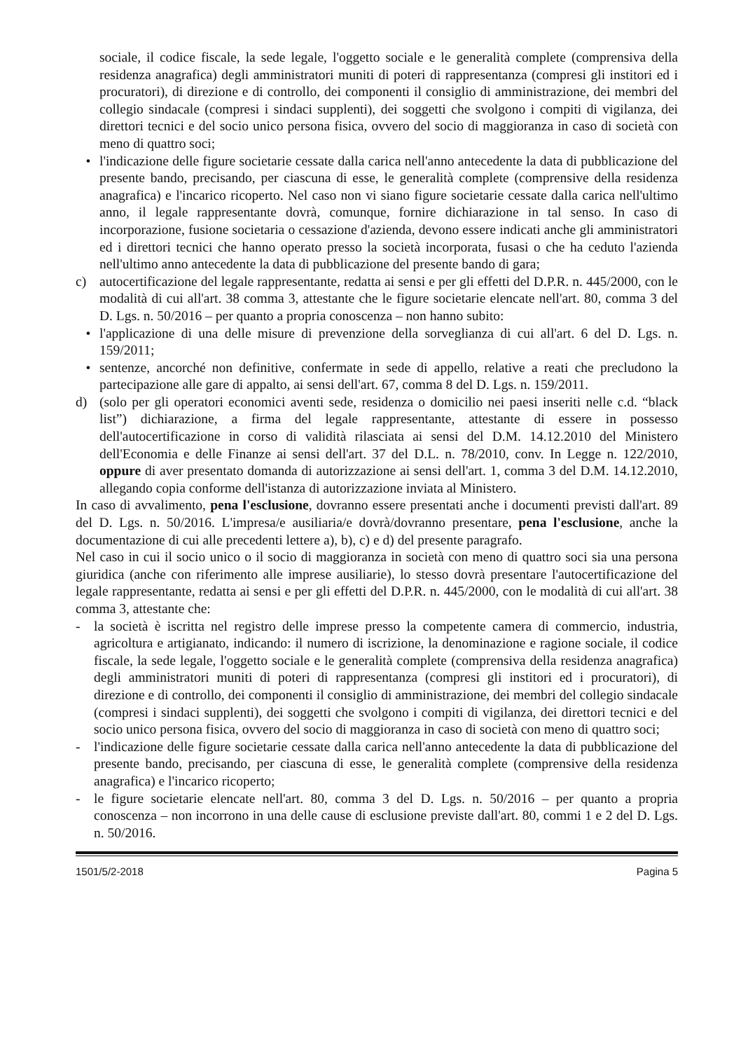sociale, il codice fiscale, la sede legale, l'oggetto sociale e le generalità complete (comprensiva della residenza anagrafica) degli amministratori muniti di poteri di rappresentanza (compresi gli institori ed i procuratori), di direzione e di controllo, dei componenti il consiglio di amministrazione, dei membri del collegio sindacale (compresi i sindaci supplenti), dei soggetti che svolgono i compiti di vigilanza, dei direttori tecnici e del socio unico persona fisica, ovvero del socio di maggioranza in caso di società con meno di quattro soci;
• l'indicazione delle figure societarie cessate dalla carica nell'anno antecedente la data di pubblicazione del presente bando, precisando, per ciascuna di esse, le generalità complete (comprensive della residenza anagrafica) e l'incarico ricoperto. Nel caso non vi siano figure societarie cessate dalla carica nell'ultimo anno, il legale rappresentante dovrà, comunque, fornire dichiarazione in tal senso. In caso di incorporazione, fusione societaria o cessazione d'azienda, devono essere indicati anche gli amministratori ed i direttori tecnici che hanno operato presso la società incorporata, fusasi o che ha ceduto l'azienda nell'ultimo anno antecedente la data di pubblicazione del presente bando di gara;
c) autocertificazione del legale rappresentante, redatta ai sensi e per gli effetti del D.P.R. n. 445/2000, con le modalità di cui all'art. 38 comma 3, attestante che le figure societarie elencate nell'art. 80, comma 3 del D. Lgs. n. 50/2016 – per quanto a propria conoscenza – non hanno subito:
• l'applicazione di una delle misure di prevenzione della sorveglianza di cui all'art. 6 del D. Lgs. n. 159/2011;
• sentenze, ancorché non definitive, confermate in sede di appello, relative a reati che precludono la partecipazione alle gare di appalto, ai sensi dell'art. 67, comma 8 del D. Lgs. n. 159/2011.
d) (solo per gli operatori economici aventi sede, residenza o domicilio nei paesi inseriti nelle c.d. “black list”) dichiarazione, a firma del legale rappresentante, attestante di essere in possesso dell'autocertificazione in corso di validità rilasciata ai sensi del D.M. 14.12.2010 del Ministero dell'Economia e delle Finanze ai sensi dell'art. 37 del D.L. n. 78/2010, conv. In Legge n. 122/2010, oppure di aver presentato domanda di autorizzazione ai sensi dell'art. 1, comma 3 del D.M. 14.12.2010, allegando copia conforme dell'istanza di autorizzazione inviata al Ministero.
In caso di avvalimento, pena l'esclusione, dovranno essere presentati anche i documenti previsti dall'art. 89 del D. Lgs. n. 50/2016. L'impresa/e ausiliaria/e dovrà/dovranno presentare, pena l'esclusione, anche la documentazione di cui alle precedenti lettere a), b), c) e d) del presente paragrafo.
Nel caso in cui il socio unico o il socio di maggioranza in società con meno di quattro soci sia una persona giuridica (anche con riferimento alle imprese ausiliarie), lo stesso dovrà presentare l'autocertificazione del legale rappresentante, redatta ai sensi e per gli effetti del D.P.R. n. 445/2000, con le modalità di cui all'art. 38 comma 3, attestante che:
- la società è iscritta nel registro delle imprese presso la competente camera di commercio, industria, agricoltura e artigianato, indicando: il numero di iscrizione, la denominazione e ragione sociale, il codice fiscale, la sede legale, l'oggetto sociale e le generalità complete (comprensiva della residenza anagrafica) degli amministratori muniti di poteri di rappresentanza (compresi gli institori ed i procuratori), di direzione e di controllo, dei componenti il consiglio di amministrazione, dei membri del collegio sindacale (compresi i sindaci supplenti), dei soggetti che svolgono i compiti di vigilanza, dei direttori tecnici e del socio unico persona fisica, ovvero del socio di maggioranza in caso di società con meno di quattro soci;
- l'indicazione delle figure societarie cessate dalla carica nell'anno antecedente la data di pubblicazione del presente bando, precisando, per ciascuna di esse, le generalità complete (comprensive della residenza anagrafica) e l'incarico ricoperto;
- le figure societarie elencate nell'art. 80, comma 3 del D. Lgs. n. 50/2016 – per quanto a propria conoscenza – non incorrono in una delle cause di esclusione previste dall'art. 80, commi 1 e 2 del D. Lgs. n. 50/2016.
1501/5/2-2018 Pagina 5